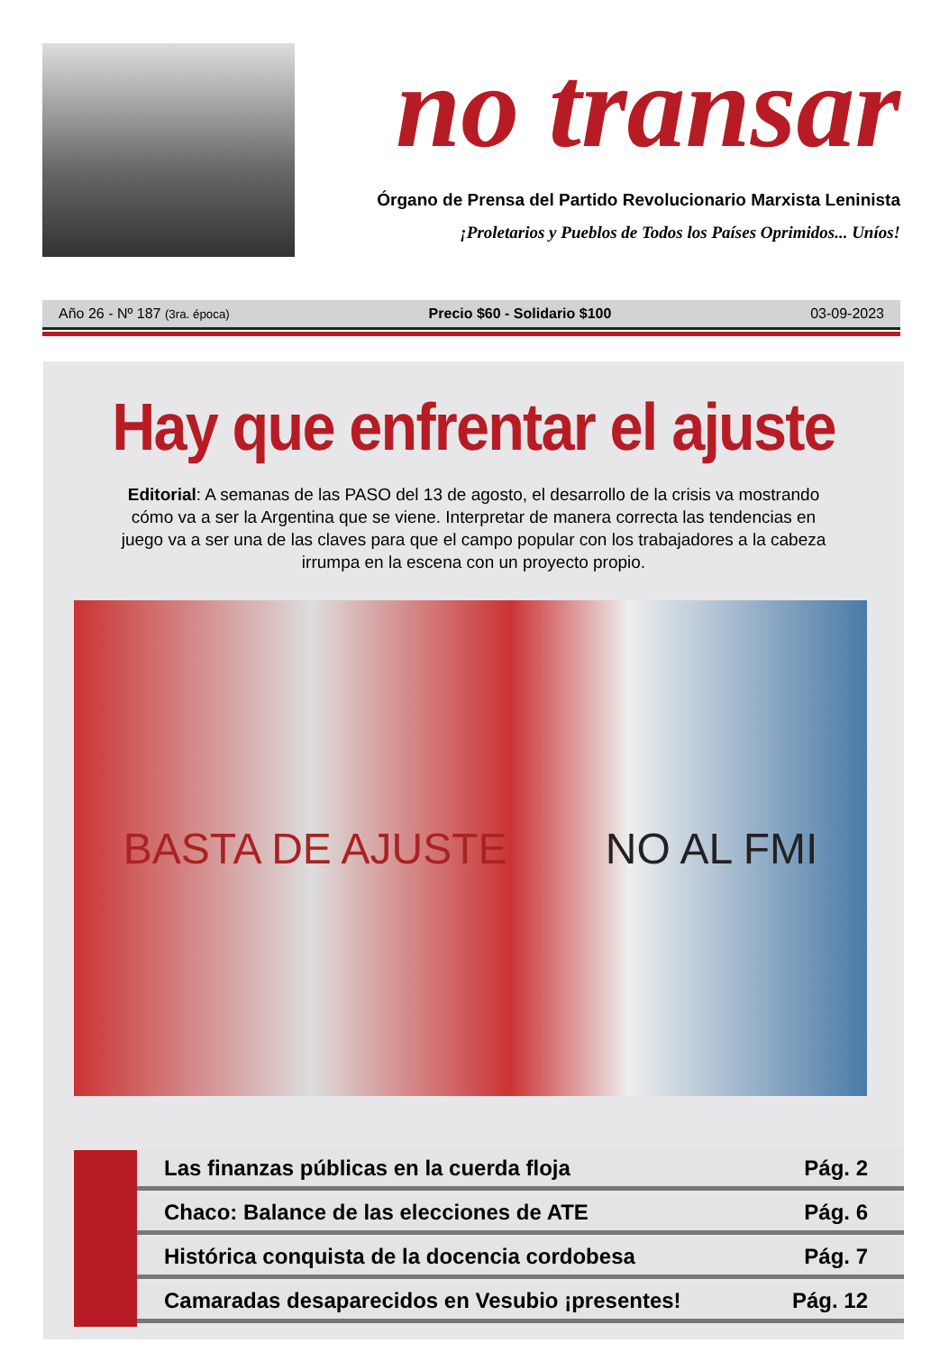no transar
Órgano de Prensa del Partido Revolucionario Marxista Leninista
¡Proletarios y Pueblos de Todos los Países Oprimidos... Uníos!
Año 26 - Nº 187 (3ra. época) Precio $60 - Solidario $100 03-09-2023
Hay que enfrentar el ajuste
Editorial: A semanas de las PASO del 13 de agosto, el desarrollo de la crisis va mostrando cómo va a ser la Argentina que se viene. Interpretar de manera correcta las tendencias en juego va a ser una de las claves para que el campo popular con los trabajadores a la cabeza irrumpa en la escena con un proyecto propio.
BASTA DE AJUSTE NO AL FMI
Las finanzas públicas en la cuerda floja Pág. 2
Chaco: Balance de las elecciones de ATE Pág. 6
Histórica conquista de la docencia cordobesa Pág. 7
Camaradas desaparecidos en Vesubio ¡presentes! Pág. 12